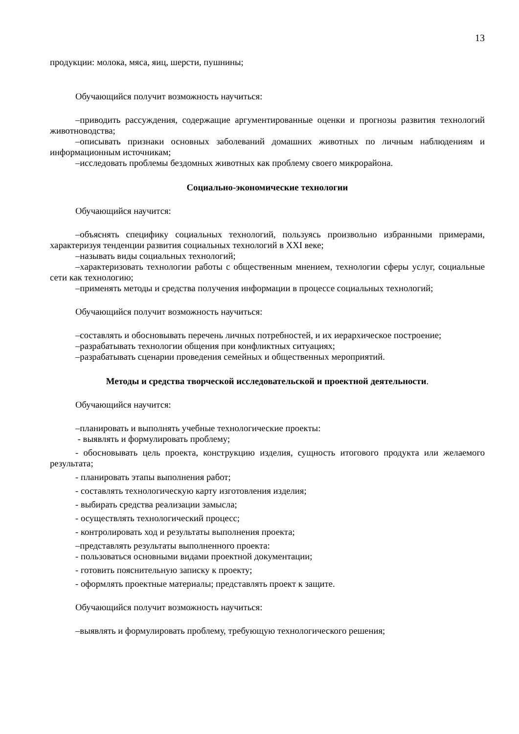13
продукции: молока, мяса, яиц, шерсти, пушнины;
Обучающийся получит возможность научиться:
–приводить рассуждения, содержащие аргументированные оценки и прогнозы развития технологий животноводства;
–описывать признаки основных заболеваний домашних животных по личным наблюдениям и информационным источникам;
–исследовать проблемы бездомных животных как проблему своего микрорайона.
Социально-экономические технологии
Обучающийся научится:
–объяснять специфику социальных технологий, пользуясь произвольно избранными примерами, характеризуя тенденции развития социальных технологий в XXI веке;
–называть виды социальных технологий;
–характеризовать технологии работы с общественным мнением, технологии сферы услуг, социальные сети как технологию;
–применять методы и средства получения информации в процессе социальных технологий;
Обучающийся получит возможность научиться:
–составлять и обосновывать перечень личных потребностей, и их иерархическое построение;
–разрабатывать технологии общения при конфликтных ситуациях;
–разрабатывать сценарии проведения семейных и общественных мероприятий.
Методы и средства творческой исследовательской и проектной деятельности.
Обучающийся научится:
–планировать и выполнять учебные технологические проекты:
- выявлять и формулировать проблему;
- обосновывать цель проекта, конструкцию изделия, сущность итогового продукта или желаемого результата;
- планировать этапы выполнения работ;
- составлять технологическую карту изготовления изделия;
- выбирать средства реализации замысла;
- осуществлять технологический процесс;
- контролировать ход и результаты выполнения проекта;
–представлять результаты выполненного проекта:
- пользоваться основными видами проектной документации;
- готовить пояснительную записку к проекту;
- оформлять проектные материалы; представлять проект к защите.
Обучающийся получит возможность научиться:
–выявлять и формулировать проблему, требующую технологического решения;